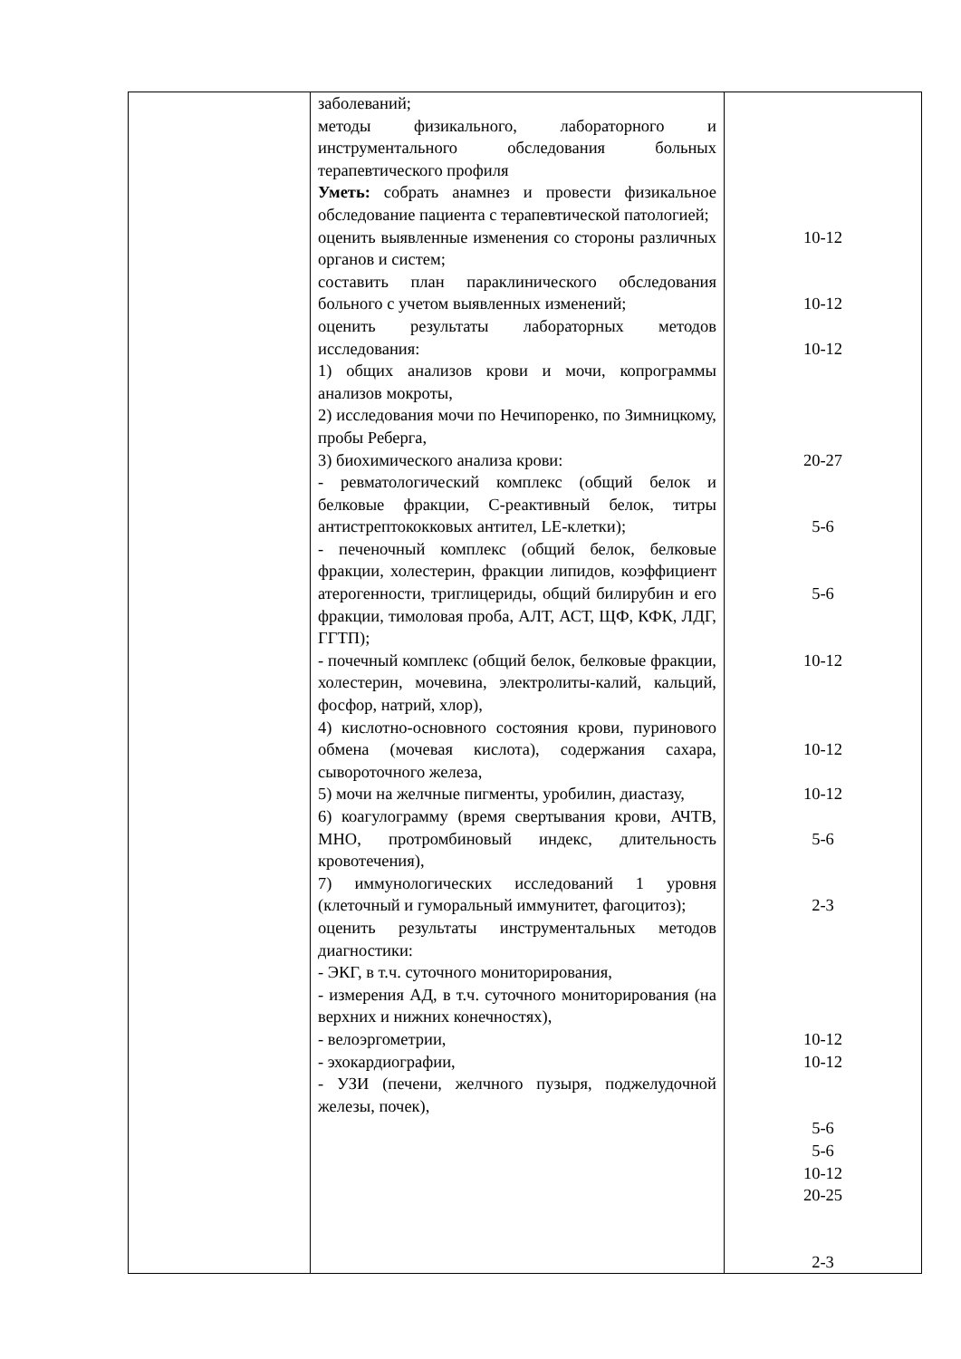| | заболеваний; методы физикального, лабораторного и инструментального обследования больных терапевтического профиля Уметь: собрать анамнез и провести физикальное обследование пациента с терапевтической патологией; оценить выявленные изменения со стороны различных органов и систем; составить план параклинического обследования больного с учетом выявленных изменений; оценить результаты лабораторных методов исследования: 1) общих анализов крови и мочи, копрограммы анализов мокроты, 2) исследования мочи по Нечипоренко, по Зимницкому, пробы Реберга, 3) биохимического анализа крови: - ревматологический комплекс (общий белок и белковые фракции, С-реактивный белок, титры антистрептококковых антител, LE-клетки); - печеночный комплекс (общий белок, белковые фракции, холестерин, фракции липидов, коэффициент атерогенности, триглицериды, общий билирубин и его фракции, тимоловая проба, АЛТ, АСТ, ЩФ, КФК, ЛДГ, ГГТП); - почечный комплекс (общий белок, белковые фракции, холестерин, мочевина, электролиты-калий, кальций, фосфор, натрий, хлор), 4) кислотно-основного состояния крови, пуринового обмена (мочевая кислота), содержания сахара, сывороточного железа, 5) мочи на желчные пигменты, уробилин, диастазу, 6) коагулограмму (время свертывания крови, АЧТВ, МНО, протромбиновый индекс, длительность кровотечения), 7) иммунологических исследований 1 уровня (клеточный и гуморальный иммунитет, фагоцитоз); оценить результаты инструментальных методов диагностики: - ЭКГ, в т.ч. суточного мониторирования, - измерения АД, в т.ч. суточного мониторирования (на верхних и нижних конечностях), - велоэргометрии, - эхокардиографии, - УЗИ (печени, желчного пузыря, поджелудочной железы, почек), | 10-12 10-12 10-12 20-27 5-6 5-6 10-12 10-12 10-12 5-6 2-3 10-12 10-12 5-6 5-6 10-12 20-25 2-3 |